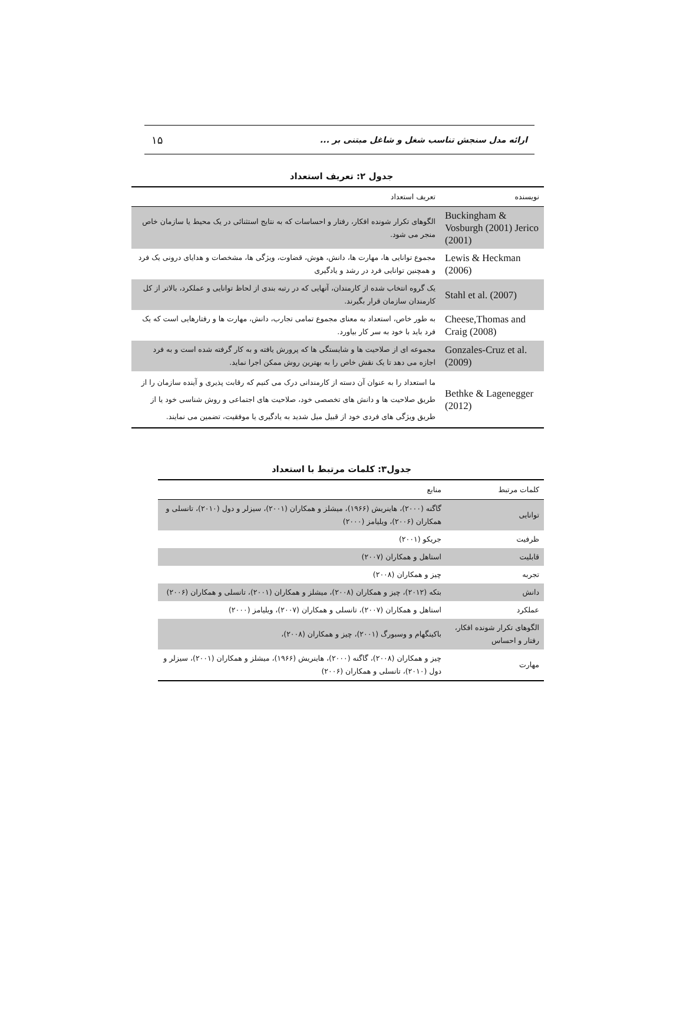ارائه مدل سنجش تناسب شغل و شاغل مبتنی بر ... ۱۵
جدول ۲: تعریف استعداد
| نویسنده | تعریف استعداد |
| --- | --- |
| Buckingham & Vosburgh (2001) Jerico (2001) | الگوهای تکرار شونده افکار، رفتار و احساسات که به نتایج استثنائی در یک محیط یا سازمان خاص منجر می شود. |
| Lewis & Heckman (2006) | مجموع توانایی ها، مهارت ها، دانش، هوش، قضاوت، ویژگی ها، مشخصات و هدایای درونی یک فرد و همچنین توانایی فرد در رشد و یادگیری |
| Stahl et al. (2007) | یک گروه انتخاب شده از کارمندان، آنهایی که در رتبه بندی از لحاظ توانایی و عملکرد، بالاتر از کل کارمندان سازمان قرار بگیرند. |
| Cheese,Thomas and Craig (2008) | به طور خاص، استعداد به معنای مجموع تمامی تجارب، دانش، مهارت ها و رفتارهایی است که یک فرد باید با خود به سر کار بیاورد. |
| Gonzales-Cruz et al. (2009) | مجموعه ای از صلاحیت ها و شایستگی ها که پرورش یافته و به کار گرفته شده است و به فرد اجازه می دهد تا یک نقش خاص را به بهترین روش ممکن اجرا نماید. |
| Bethke & Lagenegger (2012) | ما استعداد را به عنوان آن دسته از کارمندانی درک می کنیم که رقابت پذیری و آینده سازمان را از طریق صلاحیت ها و دانش های تخصصی خود، صلاحیت های اجتماعی و روش شناسی خود یا از طریق ویژگی های فردی خود از قبیل میل شدید به یادگیری یا موفقیت، تضمین می نمایند. |
جدول۳: کلمات مرتبط با استعداد
| کلمات مرتبط | منابع |
| --- | --- |
| توانایی | گاگنه (۲۰۰۰)، هاینریش (۱۹۶۶)، میشلز و همکاران (۲۰۰۱)، سیزلر و دول (۲۰۱۰)، تانسلی و همکاران (۲۰۰۶)، ویلیامز (۲۰۰۰) |
| ظرفیت | جریکو (۲۰۰۱) |
| قابلیت | استاهل و همکاران (۲۰۰۷) |
| تجربه | چیز و همکاران (۲۰۰۸) |
| دانش | بتکه (۲۰۱۲)، چیز و همکاران (۲۰۰۸)، میشلز و همکاران (۲۰۰۱)، تانسلی و همکاران (۲۰۰۶) |
| عملکرد | استاهل و همکاران (۲۰۰۷)، تانسلی و همکاران (۲۰۰۷)، ویلیامز (۲۰۰۰) |
| الگوهای تکرار شونده افکار، رفتار و احساس | باکینگهام و وسبورگ (۲۰۰۱)، چیز و همکاران (۲۰۰۸)، |
| مهارت | چیز و همکاران (۲۰۰۸)، گاگنه (۲۰۰۰)، هاینریش (۱۹۶۶)، میشلز و همکاران (۲۰۰۱)، سیزلر و دول (۲۰۱۰)، تانسلی و همکاران (۲۰۰۶) |